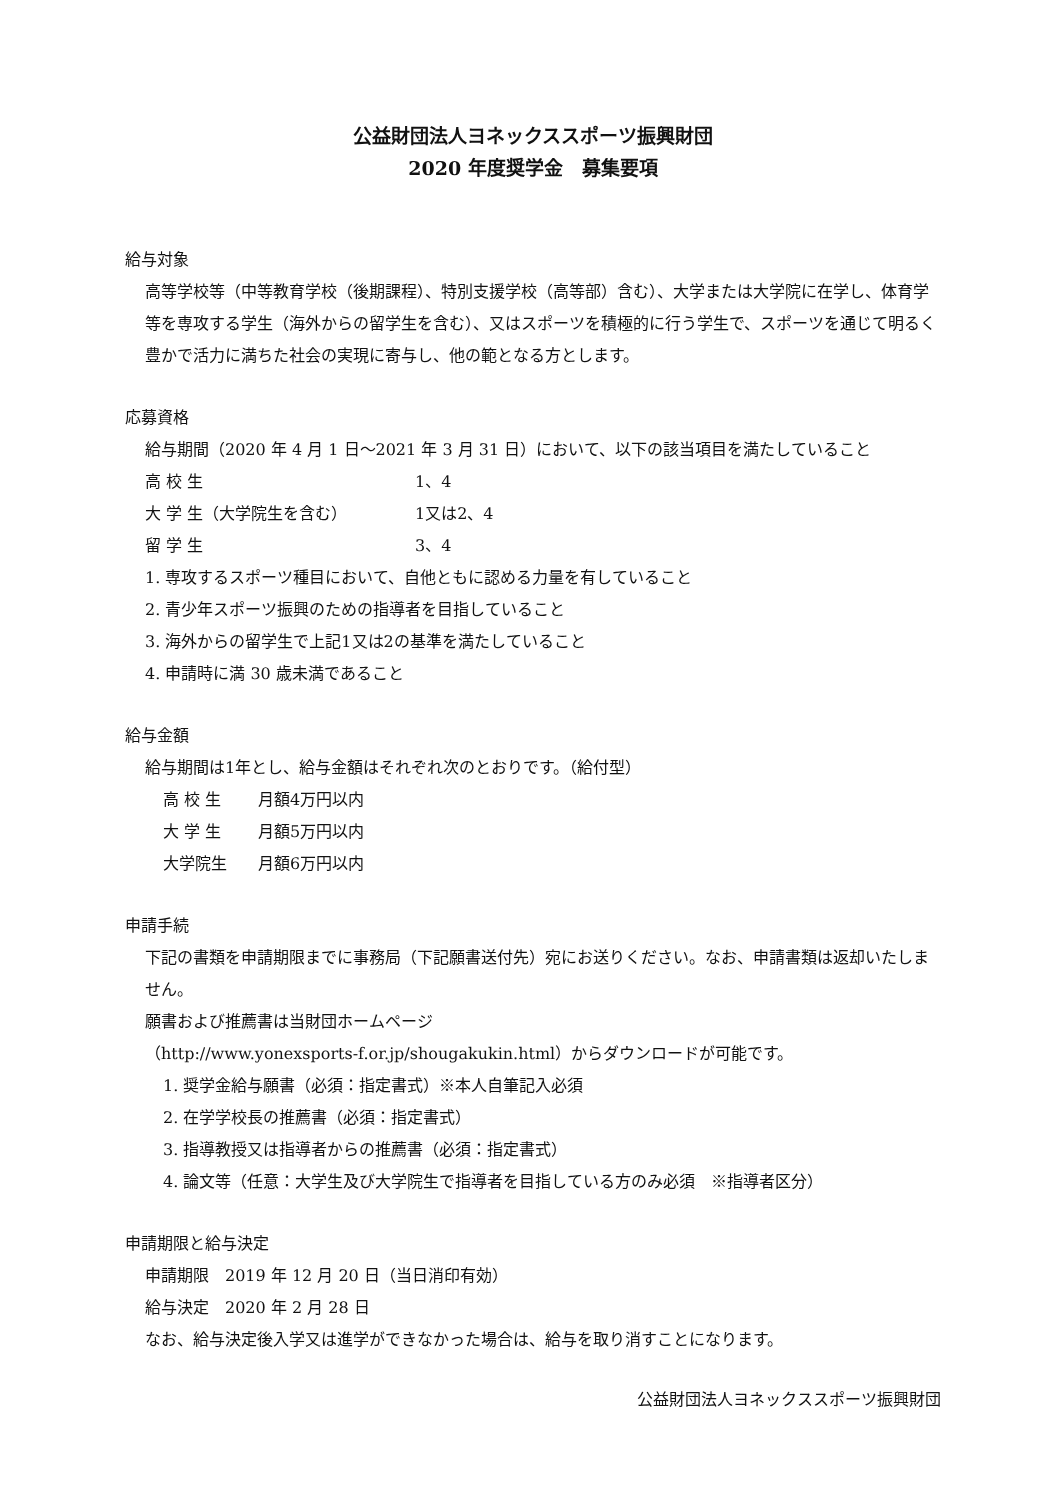公益財団法人ヨネックススポーツ振興財団
2020 年度奨学金　募集要項
給与対象
高等学校等（中等教育学校（後期課程）、特別支援学校（高等部）含む）、大学または大学院に在学し、体育学等を専攻する学生（海外からの留学生を含む）、又はスポーツを積極的に行う学生で、スポーツを通じて明るく豊かで活力に満ちた社会の実現に寄与し、他の範となる方とします。
応募資格
給与期間（2020 年 4 月 1 日～2021 年 3 月 31 日）において、以下の該当項目を満たしていること
高 校 生 1、4
大 学 生（大学院生を含む） 1又は2、4
留 学 生 3、4
1. 専攻するスポーツ種目において、自他ともに認める力量を有していること
2. 青少年スポーツ振興のための指導者を目指していること
3. 海外からの留学生で上記1又は2の基準を満たしていること
4. 申請時に満 30 歳未満であること
給与金額
給与期間は1年とし、給与金額はそれぞれ次のとおりです。（給付型）
高 校 生 月額4万円以内
大 学 生 月額5万円以内
大学院生 月額6万円以内
申請手続
下記の書類を申請期限までに事務局（下記願書送付先）宛にお送りください。なお、申請書類は返却いたしません。
願書および推薦書は当財団ホームページ
（http://www.yonexsports-f.or.jp/shougakukin.html）からダウンロードが可能です。
1. 奨学金給与願書（必須：指定書式）※本人自筆記入必須
2. 在学学校長の推薦書（必須：指定書式）
3. 指導教授又は指導者からの推薦書（必須：指定書式）
4. 論文等（任意：大学生及び大学院生で指導者を目指している方のみ必須　※指導者区分）
申請期限と給与決定
申請期限　2019 年 12 月 20 日（当日消印有効）
給与決定　2020 年 2 月 28 日
なお、給与決定後入学又は進学ができなかった場合は、給与を取り消すことになります。
公益財団法人ヨネックススポーツ振興財団